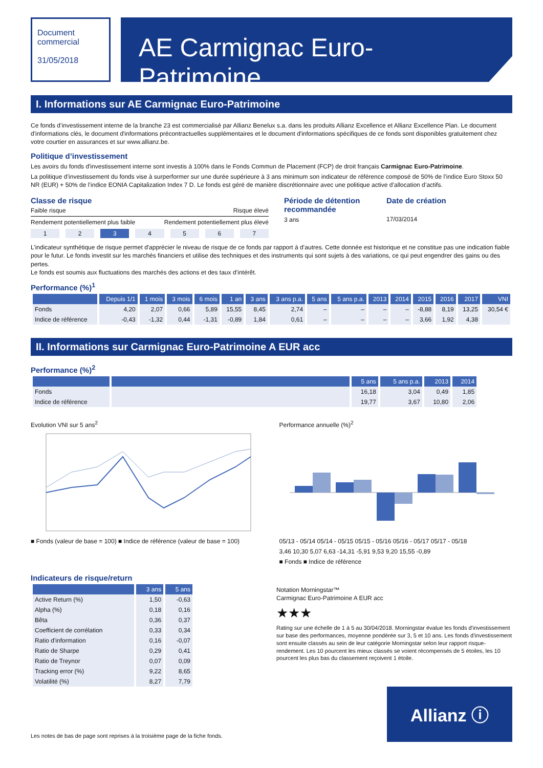Document
commercial
31/05/2018
AE Carmignac Euro-Patrimoine
I. Informations sur AE Carmignac Euro-Patrimoine
Ce fonds d’investissement interne de la branche 23 est commercialisé par Allianz Benelux s.a. dans les produits Allianz Excellence et Allianz Excellence Plan. Le document d'informations clés, le document d'informations précontractuelles supplémentaires et le document d'informations spécifiques de ce fonds sont disponibles gratuitement chez votre courtier en assurances et sur www.allianz.be.
Politique d’investissement
Les avoirs du fonds d'investissement interne sont investis à 100% dans le Fonds Commun de Placement (FCP) de droit français Carmignac Euro-Patrimoine.
La politique d’investissement du fonds vise à surperformer sur une durée supérieure à 3 ans minimum son indicateur de référence composé de 50% de l’indice Euro Stoxx 50 NR (EUR) + 50% de l’indice EONIA Capitalization Index 7 D. Le fonds est géré de manière discrétionnaire avec une politique active d’allocation d’actifs.
Classe de risque
Faible risque Risque élevé
Rendement potentiellement plus faible Rendement potentiellement plus élevé
1 2 3 4 5 6 7
Période de détention recommandée
3 ans
Date de création
17/03/2014
L’indicateur synthétique de risque permet d'apprécier le niveau de risque de ce fonds par rapport à d’autres. Cette donnée est historique et ne constitue pas une indication fiable pour le futur. Le fonds investit sur les marchés financiers et utilise des techniques et des instruments qui sont sujets à des variations, ce qui peut engendrer des gains ou des pertes.
Le fonds est soumis aux fluctuations des marchés des actions et des taux d’intérêt.
Performance (%)<sup>1</sup>
| | Depuis 1/1 | 1 mois | 3 mois | 6 mois | 1 an | 3 ans | 3 ans p.a. | 5 ans | 5 ans p.a. | 2013 | 2014 | 2015 | 2016 | 2017 | VNI |
| --- | --- | --- | --- | --- | --- | --- | --- | --- | --- | --- | --- | --- | --- | --- | --- |
| Fonds | 4,20 | 2,07 | 0,66 | 5,89 | 15,55 | 8,45 | 2,74 | – | – | – | – | -8,88 | 8,19 | 13,25 | 30,54 € |
| Indice de référence | -0,43 | -1,32 | 0,44 | -1,31 | -0,89 | 1,84 | 0,61 | – | – | – | – | 3,66 | 1,92 | 4,38 | |
II. Informations sur Carmignac Euro-Patrimoine A EUR acc
Performance (%)<sup>2</sup>
| | | 5 ans | 5 ans p.a. | 2013 | 2014 |
| --- | --- | --- | --- | --- | --- |
| Fonds | | 16,18 | 3,04 | 0,49 | 1,85 |
| Indice de référence | | 19,77 | 3,67 | 10,80 | 2,06 |
Evolution VNI sur 5 ans<sup>2</sup>
■ Fonds (valeur de base = 100) ■ Indice de référence (valeur de base = 100)
Performance annuelle (%)<sup>2</sup>
05/13 - 05/14 05/14 - 05/15 05/15 - 05/16 05/16 - 05/17 05/17 - 05/18
3,46 10,30 5,07 6,63 -14,31 -5,91 9,53 9,20 15,55 -0,89
■ Fonds ■ Indice de référence
Indicateurs de risque/return
| | 3 ans | 5 ans |
| --- | --- | --- |
| Active Return (%) | 1,50 | -0,63 |
| Alpha (%) | 0,18 | 0,16 |
| Bêta | 0,36 | 0,37 |
| Coefficient de corrélation | 0,33 | 0,34 |
| Ratio d'information | 0,16 | -0,07 |
| Ratio de Sharpe | 0,29 | 0,41 |
| Ratio de Treynor | 0,07 | 0,09 |
| Tracking error (%) | 9,22 | 8,65 |
| Volatilité (%) | 8,27 | 7,79 |
Notation Morningstar™
Carmignac Euro-Patrimoine A EUR acc
★★★
Rating sur une échelle de 1 à 5 au 30/04/2018. Morningstar évalue les fonds d'investissement sur base des performances, moyenne pondérée sur 3, 5 et 10 ans. Les fonds d'investissement sont ensuite classés au sein de leur catégorie Morningstar selon leur rapport risque-rendement. Les 10 pourcent les mieux classés se voient récompensés de 5 étoiles, les 10 pourcent les plus bas du classement reçoivent 1 étoile.
Les notes de bas de page sont reprises à la troisième page de la fiche fonds.
Allianz ⓘ